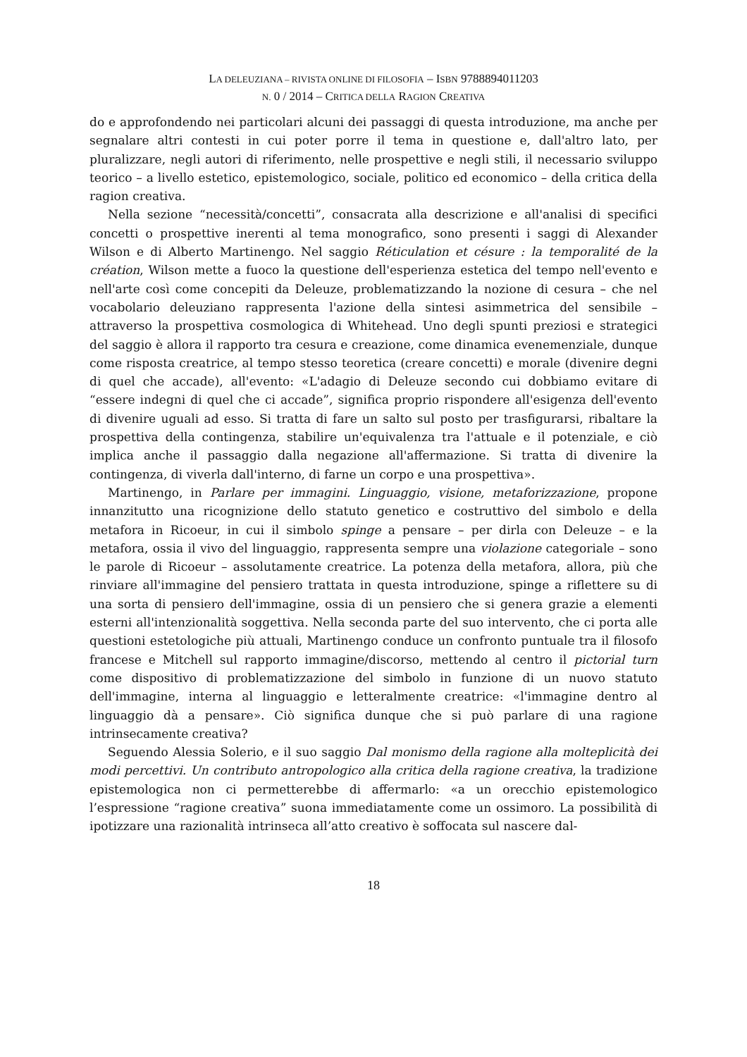LA DELEUZIANA – RIVISTA ONLINE DI FILOSOFIA – ISBN 9788894011203
N. 0 / 2014 – CRITICA DELLA RAGION CREATIVA
do e approfondendo nei particolari alcuni dei passaggi di questa introduzione, ma anche per segnalare altri contesti in cui poter porre il tema in questione e, dall'altro lato, per pluralizzare, negli autori di riferimento, nelle prospettive e negli stili, il necessario sviluppo teorico – a livello estetico, epistemologico, sociale, politico ed economico – della critica della ragion creativa.
Nella sezione “necessità/concetti”, consacrata alla descrizione e all'analisi di specifici concetti o prospettive inerenti al tema monografico, sono presenti i saggi di Alexander Wilson e di Alberto Martinengo. Nel saggio Réticulation et césure : la temporalité de la création, Wilson mette a fuoco la questione dell'esperienza estetica del tempo nell'evento e nell'arte così come concepiti da Deleuze, problematizzando la nozione di cesura – che nel vocabolario deleuziano rappresenta l'azione della sintesi asimmetrica del sensibile – attraverso la prospettiva cosmologica di Whitehead. Uno degli spunti preziosi e strategici del saggio è allora il rapporto tra cesura e creazione, come dinamica evenemenziale, dunque come risposta creatrice, al tempo stesso teoretica (creare concetti) e morale (divenire degni di quel che accade), all'evento: «L'adagio di Deleuze secondo cui dobbiamo evitare di “essere indegni di quel che ci accade”, significa proprio rispondere all'esigenza dell'evento di divenire uguali ad esso. Si tratta di fare un salto sul posto per trasfigurarsi, ribaltare la prospettiva della contingenza, stabilire un'equivalenza tra l'attuale e il potenziale, e ciò implica anche il passaggio dalla negazione all'affermazione. Si tratta di divenire la contingenza, di viverla dall'interno, di farne un corpo e una prospettiva».
Martinengo, in Parlare per immagini. Linguaggio, visione, metaforizzazione, propone innanzitutto una ricognizione dello statuto genetico e costruttivo del simbolo e della metafora in Ricoeur, in cui il simbolo spinge a pensare – per dirla con Deleuze – e la metafora, ossia il vivo del linguaggio, rappresenta sempre una violazione categoriale – sono le parole di Ricoeur – assolutamente creatrice. La potenza della metafora, allora, più che rinviare all'immagine del pensiero trattata in questa introduzione, spinge a riflettere su di una sorta di pensiero dell'immagine, ossia di un pensiero che si genera grazie a elementi esterni all'intenzionalità soggettiva. Nella seconda parte del suo intervento, che ci porta alle questioni estetologiche più attuali, Martinengo conduce un confronto puntuale tra il filosofo francese e Mitchell sul rapporto immagine/discorso, mettendo al centro il pictorial turn come dispositivo di problematizzazione del simbolo in funzione di un nuovo statuto dell'immagine, interna al linguaggio e letteralmente creatrice: «l'immagine dentro al linguaggio dà a pensare». Ciò significa dunque che si può parlare di una ragione intrinsecamente creativa?
Seguendo Alessia Solerio, e il suo saggio Dal monismo della ragione alla molteplicità dei modi percettivi. Un contributo antropologico alla critica della ragione creativa, la tradizione epistemologica non ci permetterebbe di affermarlo: «a un orecchio epistemologico l’espressione “ragione creativa” suona immediatamente come un ossimoro. La possibilità di ipotizzare una razionalità intrinseca all’atto creativo è soffocata sul nascere dal-
18